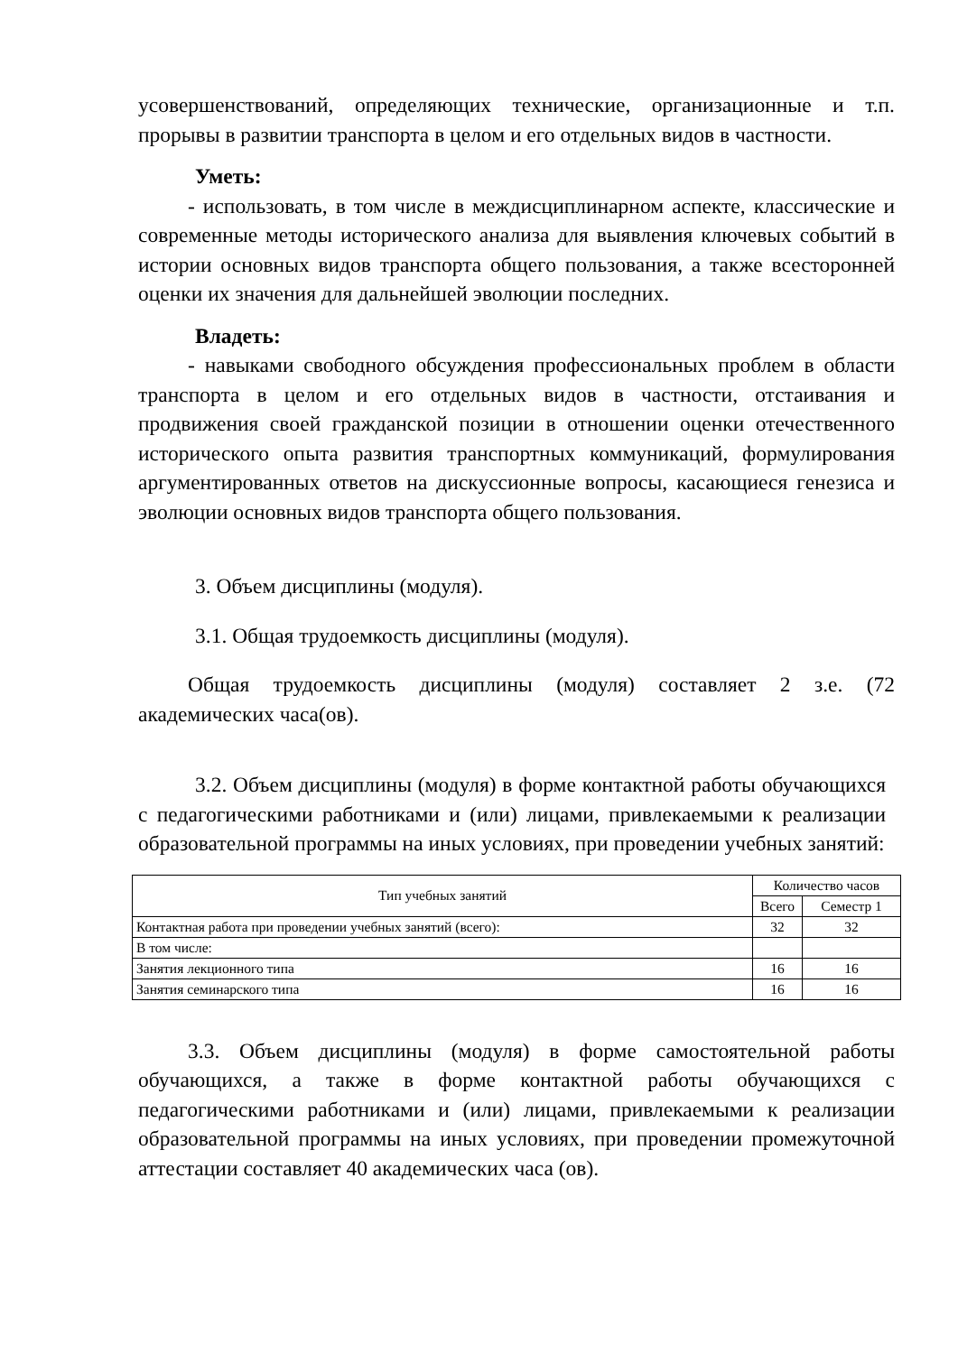усовершенствований, определяющих технические, организационные и т.п. прорывы в развитии транспорта в целом и его отдельных видов в частности.
Уметь:
- использовать, в том числе в междисциплинарном аспекте, классические и современные методы исторического анализа для выявления ключевых событий в истории основных видов транспорта общего пользования, а также всесторонней оценки их значения для дальнейшей эволюции последних.
Владеть:
- навыками свободного обсуждения профессиональных проблем в области транспорта в целом и его отдельных видов в частности, отстаивания и продвижения своей гражданской позиции в отношении оценки отечественного исторического опыта развития транспортных коммуникаций, формулирования аргументированных ответов на дискуссионные вопросы, касающиеся генезиса и эволюции основных видов транспорта общего пользования.
3. Объем дисциплины (модуля).
3.1. Общая трудоемкость дисциплины (модуля).
Общая трудоемкость дисциплины (модуля) составляет 2 з.е. (72 академических часа(ов).
3.2. Объем дисциплины (модуля) в форме контактной работы обучающихся с педагогическими работниками и (или) лицами, привлекаемыми к реализации образовательной программы на иных условиях, при проведении учебных занятий:
| Тип учебных занятий | Количество часов | |
| --- | --- | --- |
| | Всего | Семестр 1 |
| Контактная работа при проведении учебных занятий (всего): | 32 | 32 |
| В том числе: | | |
| Занятия лекционного типа | 16 | 16 |
| Занятия семинарского типа | 16 | 16 |
3.3. Объем дисциплины (модуля) в форме самостоятельной работы обучающихся, а также в форме контактной работы обучающихся с педагогическими работниками и (или) лицами, привлекаемыми к реализации образовательной программы на иных условиях, при проведении промежуточной аттестации составляет 40 академических часа (ов).